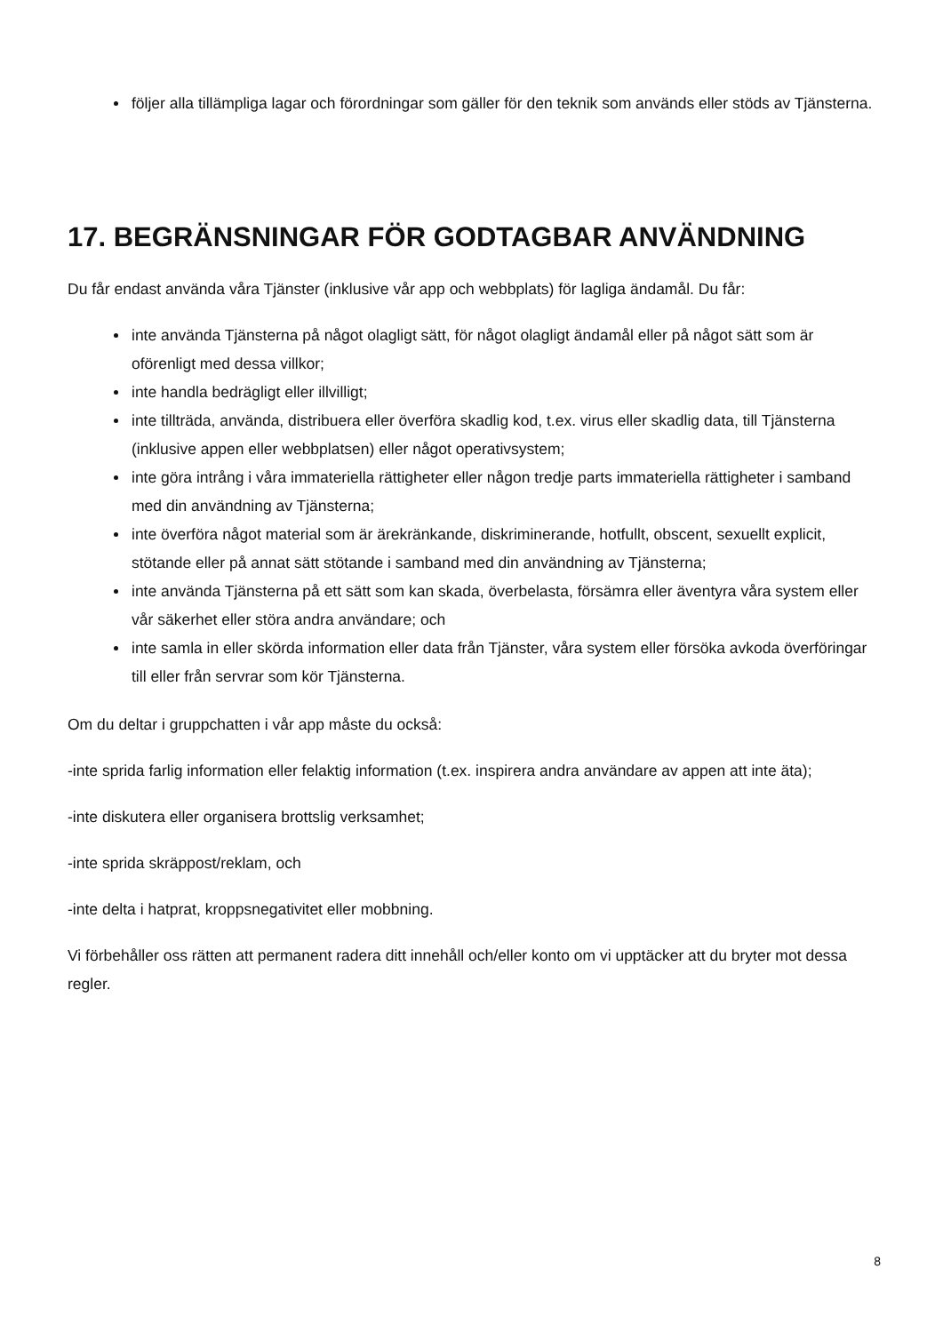följer alla tillämpliga lagar och förordningar som gäller för den teknik som används eller stöds av Tjänsterna.
17. BEGRÄNSNINGAR FÖR GODTAGBAR ANVÄNDNING
Du får endast använda våra Tjänster (inklusive vår app och webbplats) för lagliga ändamål. Du får:
inte använda Tjänsterna på något olagligt sätt, för något olagligt ändamål eller på något sätt som är oförenligt med dessa villkor;
inte handla bedrägligt eller illvilligt;
inte tillträda, använda, distribuera eller överföra skadlig kod, t.ex. virus eller skadlig data, till Tjänsterna (inklusive appen eller webbplatsen) eller något operativsystem;
inte göra intrång i våra immateriella rättigheter eller någon tredje parts immateriella rättigheter i samband med din användning av Tjänsterna;
inte överföra något material som är ärekränkande, diskriminerande, hotfullt, obscent, sexuellt explicit, stötande eller på annat sätt stötande i samband med din användning av Tjänsterna;
inte använda Tjänsterna på ett sätt som kan skada, överbelasta, försämra eller äventyra våra system eller vår säkerhet eller störa andra användare; och
inte samla in eller skörda information eller data från Tjänster, våra system eller försöka avkoda överföringar till eller från servrar som kör Tjänsterna.
Om du deltar i gruppchatten i vår app måste du också:
-inte sprida farlig information eller felaktig information (t.ex. inspirera andra användare av appen att inte äta);
-inte diskutera eller organisera brottslig verksamhet;
-inte sprida skräppost/reklam, och
-inte delta i hatprat, kroppsnegativitet eller mobbning.
Vi förbehåller oss rätten att permanent radera ditt innehåll och/eller konto om vi upptäcker att du bryter mot dessa regler.
8